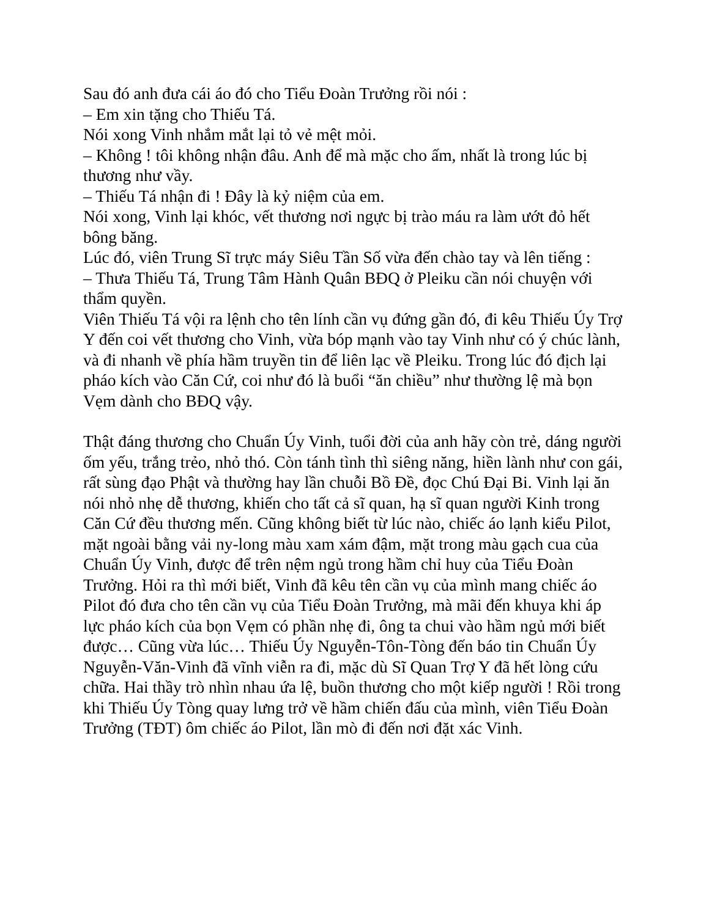Sau đó anh đưa cái áo đó cho Tiểu Đoàn Trưởng rồi nói :
– Em xin tặng cho Thiếu Tá.
Nói xong Vinh nhắm mắt lại tỏ vẻ mệt mỏi.
– Không ! tôi không nhận đâu. Anh để mà mặc cho ấm, nhất là trong lúc bị thương như vầy.
– Thiếu Tá nhận đi ! Đây là kỷ niệm của em.
Nói xong, Vinh lại khóc, vết thương nơi ngực bị trào máu ra làm ướt đỏ hết bông băng.
Lúc đó, viên Trung Sĩ trực máy Siêu Tần Số vừa đến chào tay và lên tiếng :
– Thưa Thiếu Tá, Trung Tâm Hành Quân BĐQ ở Pleiku cần nói chuyện với thẩm quyền.
Viên Thiếu Tá vội ra lệnh cho tên lính cần vụ đứng gần đó, đi kêu Thiếu Úy Trợ Y đến coi vết thương cho Vinh, vừa bóp mạnh vào tay Vinh như có ý chúc lành, và đi nhanh về phía hầm truyền tin để liên lạc về Pleiku. Trong lúc đó địch lại pháo kích vào Căn Cứ, coi như đó là buổi “ăn chiều” như thường lệ mà bọn Vẹm dành cho BĐQ vậy.
Thật đáng thương cho Chuẩn Úy Vinh, tuổi đời của anh hãy còn trẻ, dáng người ốm yếu, trắng trẻo, nhỏ thó. Còn tánh tình thì siêng năng, hiền lành như con gái, rất sùng đạo Phật và thường hay lần chuỗi Bồ Đề, đọc Chú Đại Bi. Vinh lại ăn nói nhỏ nhẹ dễ thương, khiến cho tất cả sĩ quan, hạ sĩ quan người Kinh trong Căn Cứ đều thương mến. Cũng không biết từ lúc nào, chiếc áo lạnh kiểu Pilot, mặt ngoài bằng vải ny-long màu xam xám đậm, mặt trong màu gạch cua của Chuẩn Úy Vinh, được để trên nệm ngủ trong hầm chỉ huy của Tiểu Đoàn Trưởng. Hỏi ra thì mới biết, Vinh đã kêu tên cần vụ của mình mang chiếc áo Pilot đó đưa cho tên cần vụ của Tiểu Đoàn Trưởng, mà mãi đến khuya khi áp lực pháo kích của bọn Vẹm có phần nhẹ đi, ông ta chui vào hầm ngủ mới biết được… Cũng vừa lúc… Thiếu Úy Nguyễn-Tôn-Tòng đến báo tin Chuẩn Úy Nguyễn-Văn-Vinh đã vĩnh viễn ra đi, mặc dù Sĩ Quan Trợ Y đã hết lòng cứu chữa. Hai thầy trò nhìn nhau ứa lệ, buồn thương cho một kiếp người ! Rồi trong khi Thiếu Úy Tòng quay lưng trở về hầm chiến đấu của mình, viên Tiểu Đoàn Trưởng (TĐT) ôm chiếc áo Pilot, lần mò đi đến nơi đặt xác Vinh.